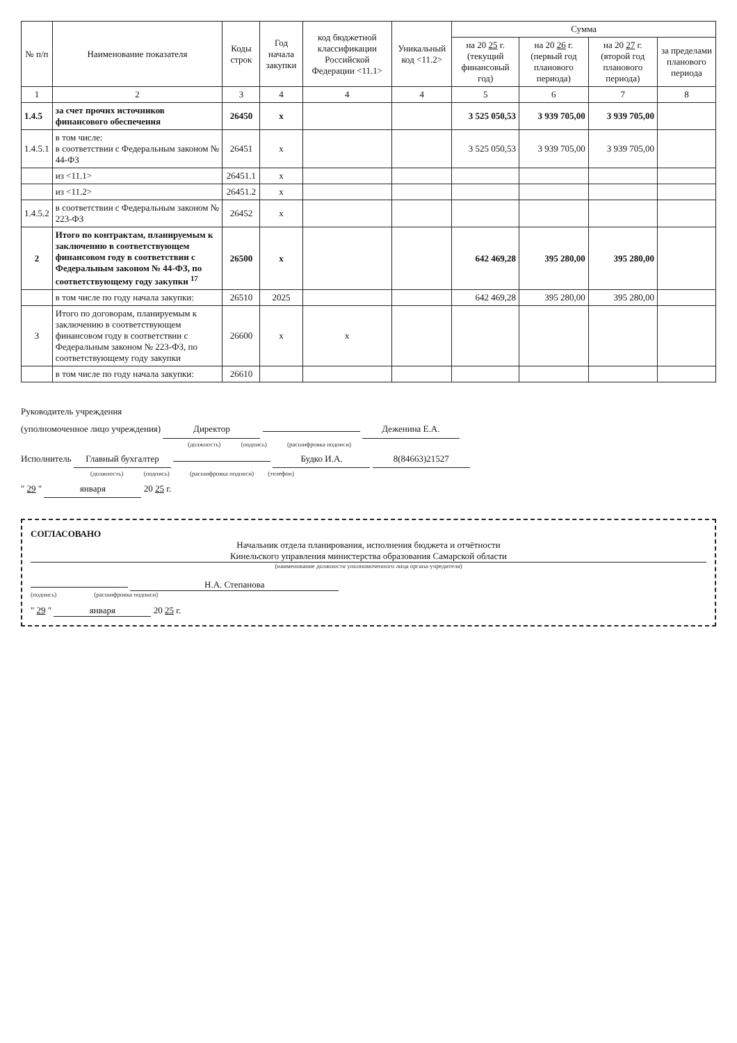| № п/п | Наименование показателя | Коды строк | Год начала закупки | код бюджетной классификации Российской Федерации <11.1> | Уникальный код <11.2> | Сумма | | | |
| --- | --- | --- | --- | --- | --- | --- | --- | --- | --- |
| | | | | | | на 20 25 г. (текущий финансовый год) | на 20 26 г. (первый год планового периода) | на 20 27 г. (второй год планового периода) | за пределами планового периода |
| 1 | 2 | 3 | 4 | 4 | 4 | 5 | 6 | 7 | 8 |
| 1.4.5 | за счет прочих источников финансового обеспечения | 26450 | x | | | 3 525 050,53 | 3 939 705,00 | 3 939 705,00 | |
| 1.4.5.1 | в том числе: в соответствии с Федеральным законом № 44-ФЗ | 26451 | x | | | 3 525 050,53 | 3 939 705,00 | 3 939 705,00 | |
| | из <11.1> | 26451.1 | x | | | | | | |
| | из <11.2> | 26451.2 | x | | | | | | |
| 1.4.5.2 | в соответствии с Федеральным законом № 223-ФЗ | 26452 | x | | | | | | |
| 2 | Итого по контрактам, планируемым к заключению в соответствующем финансовом году в соответствии с Федеральным законом № 44-ФЗ, по соответствующему году закупки <sup>17</sup> | 26500 | x | | | 642 469,28 | 395 280,00 | 395 280,00 | |
| | в том числе по году начала закупки: | 26510 | 2025 | | | 642 469,28 | 395 280,00 | 395 280,00 | |
| 3 | Итого по договорам, планируемым к заключению в соответствующем финансовом году в соответствии с Федеральным законом № 223-ФЗ, по соответствующему году закупки | 26600 | x | x | | | | | |
| | в том числе по году начала закупки: | 26610 | | | | | | | |
Руководитель учреждения
(уполномоченное лицо учреждения) Директор Деженина Е.А.
(должность) (подпись) (расшифровка подписи)
Исполнитель Главный бухгалтер Будко И.А. 8(84663)21527
(должность) (подпись) (расшифровка подписи) (телефон)
" 29 " января 20 25 г.
СОГЛАСОВАНО
Начальник отдела планирования, исполнения бюджета и отчётности
Кинельского управления министерства образования Самарской области
(наименование должности уполномоченного лица органа-учредителя)
Н.А. Степанова
(подпись) (расшифровка подписи)
" 29 " января 20 25 г.